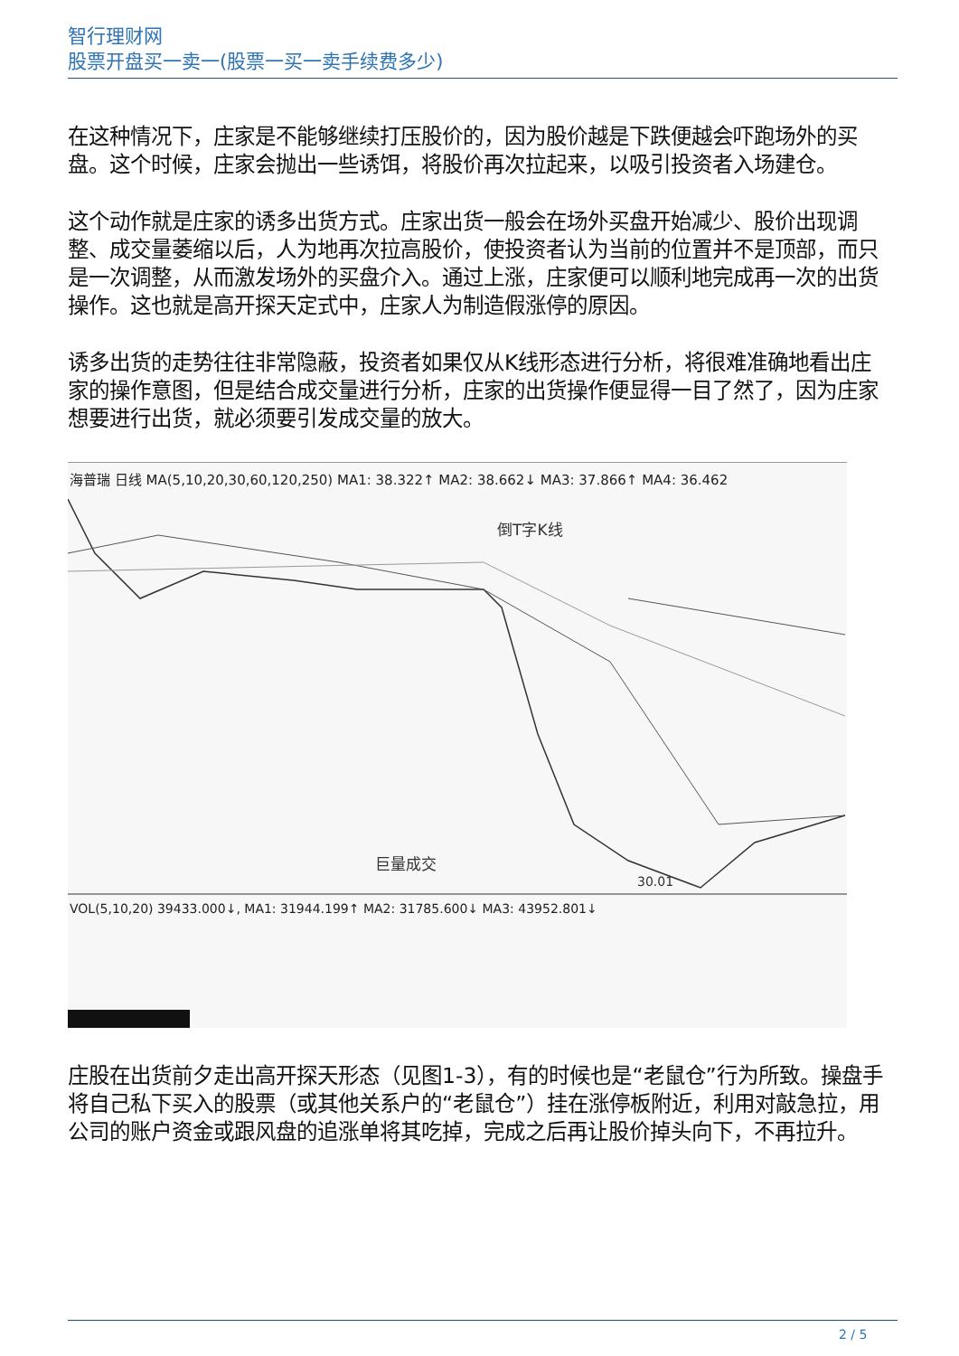智行理财网
股票开盘买一卖一(股票一买一卖手续费多少)
在这种情况下，庄家是不能够继续打压股价的，因为股价越是下跌便越会吓跑场外的买盘。这个时候，庄家会抛出一些诱饵，将股价再次拉起来，以吸引投资者入场建仓。
这个动作就是庄家的诱多出货方式。庄家出货一般会在场外买盘开始减少、股价出现调整、成交量萎缩以后，人为地再次拉高股价，使投资者认为当前的位置并不是顶部，而只是一次调整，从而激发场外的买盘介入。通过上涨，庄家便可以顺利地完成再一次的出货操作。这也就是高开探天定式中，庄家人为制造假涨停的原因。
诱多出货的走势往往非常隐蔽，投资者如果仅从K线形态进行分析，将很难准确地看出庄家的操作意图，但是结合成交量进行分析，庄家的出货操作便显得一目了然了，因为庄家想要进行出货，就必须要引发成交量的放大。
海普瑞 日线 MA(5,10,20,30,60,120,250) MA1: 38.322↑ MA2: 38.662↓ MA3: 37.866↑ MA4: 36.462
倒T字K线
巨量成交
30.01
VOL(5,10,20) 39433.000↓, MA1: 31944.199↑ MA2: 31785.600↓ MA3: 43952.801↓
庄股在出货前夕走出高开探天形态（见图1-3），有的时候也是“老鼠仓”行为所致。操盘手将自己私下买入的股票（或其他关系户的“老鼠仓”）挂在涨停板附近，利用对敲急拉，用公司的账户资金或跟风盘的追涨单将其吃掉，完成之后再让股价掉头向下，不再拉升。
2 / 5